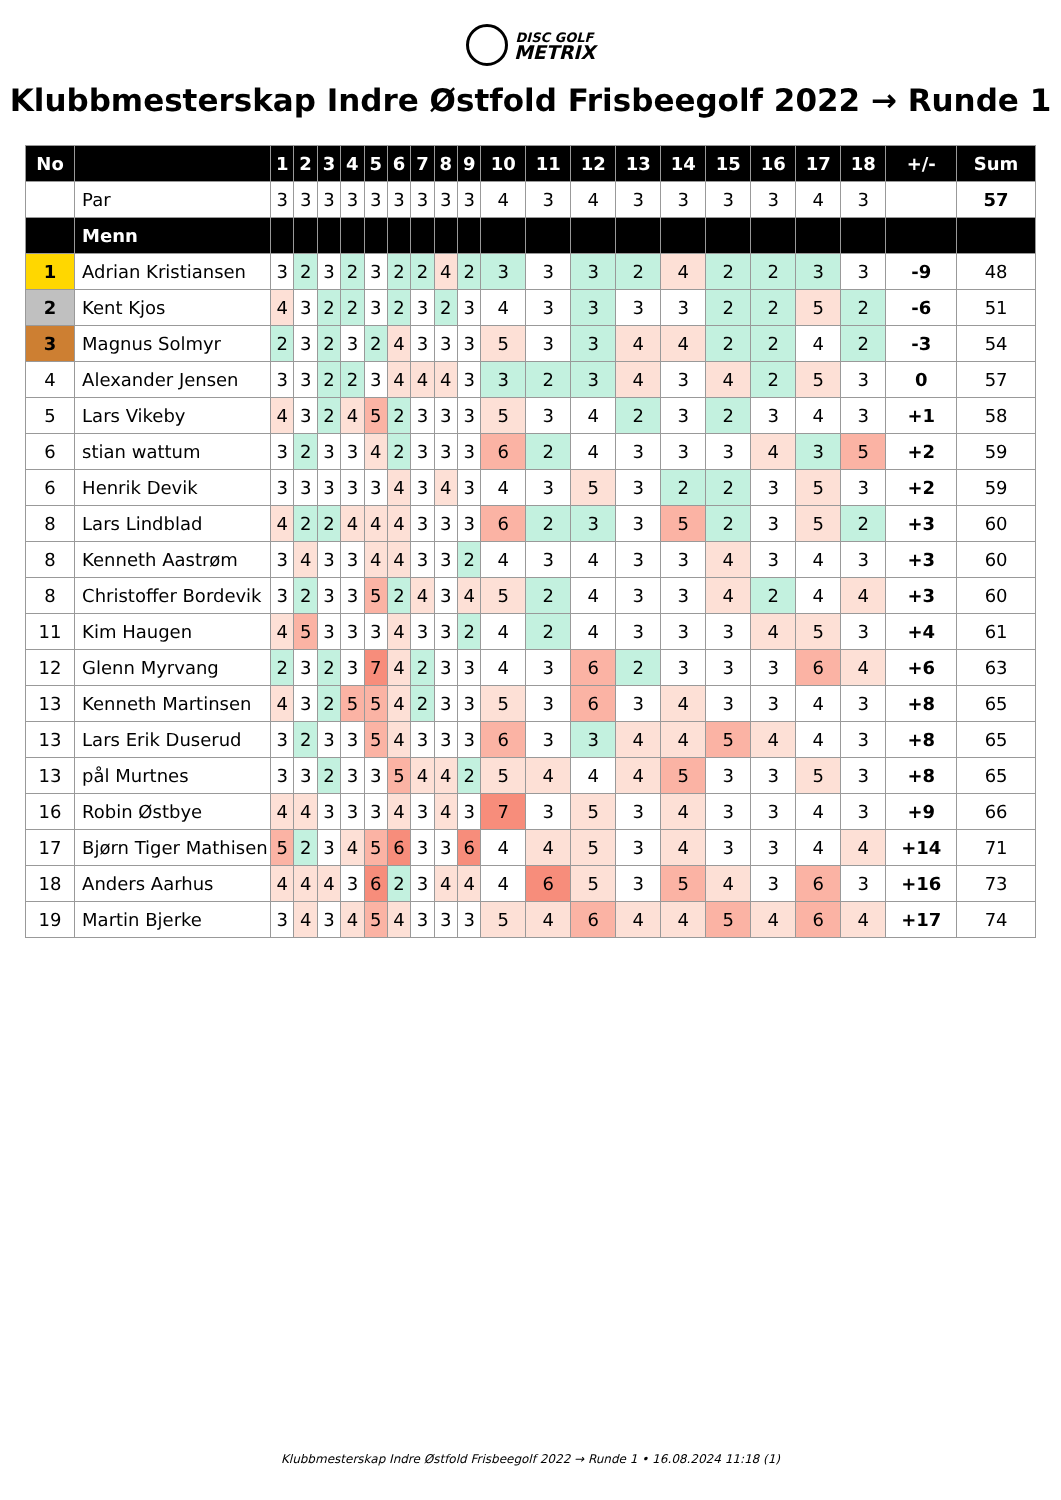DISC GOLF
METRIX
Klubbmesterskap Indre Østfold Frisbeegolf 2022 → Runde 1
| No | | 1 | 2 | 3 | 4 | 5 | 6 | 7 | 8 | 9 | 10 | 11 | 12 | 13 | 14 | 15 | 16 | 17 | 18 | +/- | Sum |
| --- | --- | --- | --- | --- | --- | --- | --- | --- | --- | --- | --- | --- | --- | --- | --- | --- | --- | --- | --- | --- | --- |
| | Par | 3 | 3 | 3 | 3 | 3 | 3 | 3 | 3 | 3 | 4 | 3 | 4 | 3 | 3 | 3 | 3 | 4 | 3 | | 57 |
| | Menn | | | | | | | | | | | | | | | | | | | | |
| 1 | Adrian Kristiansen | 3 | 2 | 3 | 2 | 3 | 2 | 2 | 4 | 2 | 3 | 3 | 3 | 2 | 4 | 2 | 2 | 3 | 3 | -9 | 48 |
| 2 | Kent Kjos | 4 | 3 | 2 | 2 | 3 | 2 | 3 | 2 | 3 | 4 | 3 | 3 | 3 | 3 | 2 | 2 | 5 | 2 | -6 | 51 |
| 3 | Magnus Solmyr | 2 | 3 | 2 | 3 | 2 | 4 | 3 | 3 | 3 | 5 | 3 | 3 | 4 | 4 | 2 | 2 | 4 | 2 | -3 | 54 |
| 4 | Alexander Jensen | 3 | 3 | 2 | 2 | 3 | 4 | 4 | 4 | 3 | 3 | 2 | 3 | 4 | 3 | 4 | 2 | 5 | 3 | 0 | 57 |
| 5 | Lars Vikeby | 4 | 3 | 2 | 4 | 5 | 2 | 3 | 3 | 3 | 5 | 3 | 4 | 2 | 3 | 2 | 3 | 4 | 3 | +1 | 58 |
| 6 | stian wattum | 3 | 2 | 3 | 3 | 4 | 2 | 3 | 3 | 3 | 6 | 2 | 4 | 3 | 3 | 3 | 4 | 3 | 5 | +2 | 59 |
| 6 | Henrik Devik | 3 | 3 | 3 | 3 | 3 | 4 | 3 | 4 | 3 | 4 | 3 | 5 | 3 | 2 | 2 | 3 | 5 | 3 | +2 | 59 |
| 8 | Lars Lindblad | 4 | 2 | 2 | 4 | 4 | 4 | 3 | 3 | 3 | 6 | 2 | 3 | 3 | 5 | 2 | 3 | 5 | 2 | +3 | 60 |
| 8 | Kenneth Aastrøm | 3 | 4 | 3 | 3 | 4 | 4 | 3 | 3 | 2 | 4 | 3 | 4 | 3 | 3 | 4 | 3 | 4 | 3 | +3 | 60 |
| 8 | Christoffer Bordevik | 3 | 2 | 3 | 3 | 5 | 2 | 4 | 3 | 4 | 5 | 2 | 4 | 3 | 3 | 4 | 2 | 4 | 4 | +3 | 60 |
| 11 | Kim Haugen | 4 | 5 | 3 | 3 | 3 | 4 | 3 | 3 | 2 | 4 | 2 | 4 | 3 | 3 | 3 | 4 | 5 | 3 | +4 | 61 |
| 12 | Glenn Myrvang | 2 | 3 | 2 | 3 | 7 | 4 | 2 | 3 | 3 | 4 | 3 | 6 | 2 | 3 | 3 | 3 | 6 | 4 | +6 | 63 |
| 13 | Kenneth Martinsen | 4 | 3 | 2 | 5 | 5 | 4 | 2 | 3 | 3 | 5 | 3 | 6 | 3 | 4 | 3 | 3 | 4 | 3 | +8 | 65 |
| 13 | Lars Erik Duserud | 3 | 2 | 3 | 3 | 5 | 4 | 3 | 3 | 3 | 6 | 3 | 3 | 4 | 4 | 5 | 4 | 4 | 3 | +8 | 65 |
| 13 | pål Murtnes | 3 | 3 | 2 | 3 | 3 | 5 | 4 | 4 | 2 | 5 | 4 | 4 | 4 | 5 | 3 | 3 | 5 | 3 | +8 | 65 |
| 16 | Robin Østbye | 4 | 4 | 3 | 3 | 3 | 4 | 3 | 4 | 3 | 7 | 3 | 5 | 3 | 4 | 3 | 3 | 4 | 3 | +9 | 66 |
| 17 | Bjørn Tiger Mathisen | 5 | 2 | 3 | 4 | 5 | 6 | 3 | 3 | 6 | 4 | 4 | 5 | 3 | 4 | 3 | 3 | 4 | 4 | +14 | 71 |
| 18 | Anders Aarhus | 4 | 4 | 4 | 3 | 6 | 2 | 3 | 4 | 4 | 4 | 6 | 5 | 3 | 5 | 4 | 3 | 6 | 3 | +16 | 73 |
| 19 | Martin Bjerke | 3 | 4 | 3 | 4 | 5 | 4 | 3 | 3 | 3 | 5 | 4 | 6 | 4 | 4 | 5 | 4 | 6 | 4 | +17 | 74 |
Klubbmesterskap Indre Østfold Frisbeegolf 2022 → Runde 1 • 16.08.2024 11:18 (1)